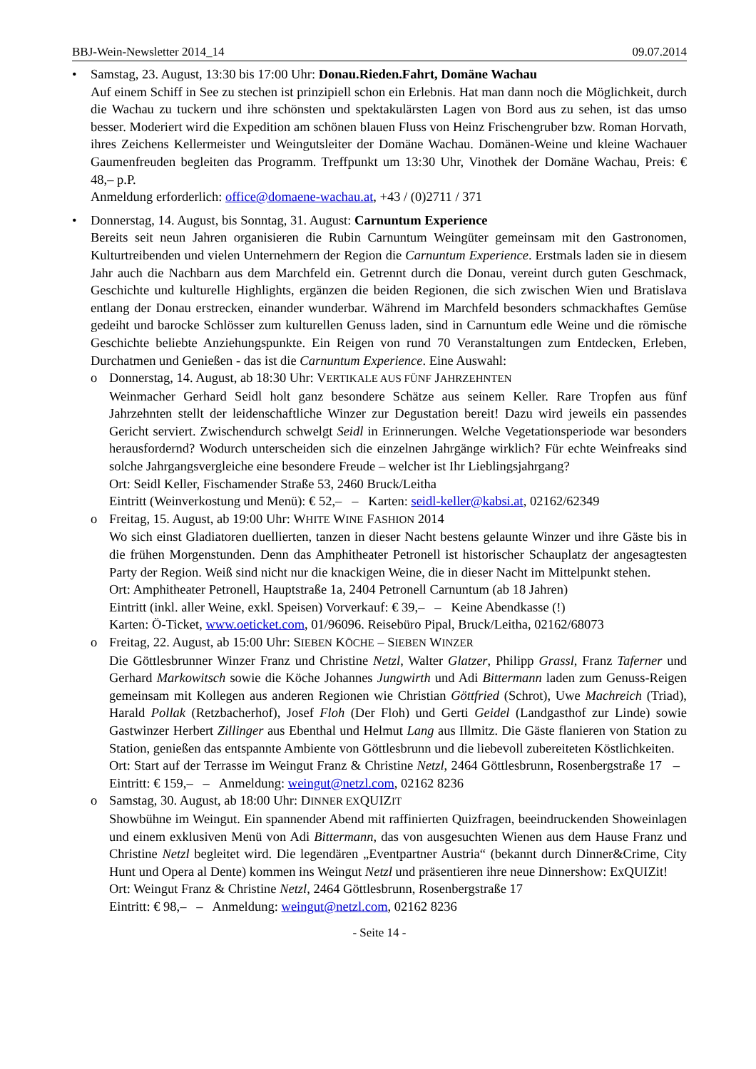BBJ-Wein-Newsletter 2014_14 09.07.2014
• Samstag, 23. August, 13:30 bis 17:00 Uhr: Donau.Rieden.Fahrt, Domäne Wachau
Auf einem Schiff in See zu stechen ist prinzipiell schon ein Erlebnis. Hat man dann noch die Möglichkeit, durch die Wachau zu tuckern und ihre schönsten und spektakulärsten Lagen von Bord aus zu sehen, ist das umso besser. Moderiert wird die Expedition am schönen blauen Fluss von Heinz Frischengruber bzw. Roman Horvath, ihres Zeichens Kellermeister und Weinguts­leiter der Domäne Wachau. Domänen-Weine und kleine Wachauer Gaumenfreuden begleiten das Programm. Treffpunkt um 13:30 Uhr, Vinothek der Domäne Wachau, Preis: € 48,– p.P.
Anmeldung erforderlich: office@domaene-wachau.at, +43 / (0)2711 / 371
• Donnerstag, 14. August, bis Sonntag, 31. August: Carnuntum Experience
Bereits seit neun Jahren organisieren die Rubin Carnuntum Weingüter gemeinsam mit den Gastronomen, Kulturtreibenden und vielen Unternehmern der Region die Carnuntum Experi­ence. Erstmals laden sie in diesem Jahr auch die Nachbarn aus dem Marchfeld ein. Getrennt durch die Donau, vereint durch guten Geschmack, Geschichte und kulturelle Highlights, ergän­zen die beiden Regionen, die sich zwischen Wien und Bratislava entlang der Donau erstrecken, einander wunderbar. Während im Marchfeld besonders schmackhaftes Gemüse gedeiht und ba­rocke Schlösser zum kulturellen Genuss laden, sind in Carnuntum edle Weine und die römische Geschichte beliebte Anziehungspunkte. Ein Reigen von rund 70 Veranstaltungen zum Ent­decken, Erleben, Durchatmen und Genießen - das ist die Carnuntum Experience. Eine Auswahl:
o Donnerstag, 14. August, ab 18:30 Uhr: VERTIKALE AUS FÜNF JAHRZEHNTEN
Weinmacher Gerhard Seidl holt ganz besondere Schätze aus seinem Keller. Rare Tropfen aus fünf Jahrzehnten stellt der leidenschaftliche Winzer zur Degustation bereit! Dazu wird jeweils ein passendes Gericht serviert. Zwischendurch schwelgt Seidl in Erinnerungen. Welche Vege­tationsperiode war besonders herausfordernd? Wodurch unterscheiden sich die einzelnen Jahrgänge wirklich? Für echte Weinfreaks sind solche Jahrgangsvergleiche eine besondere Freude – welcher ist Ihr Lieblingsjahrgang?
Ort: Seidl Keller, Fischamender Straße 53, 2460 Bruck/Leitha
Eintritt (Weinverkostung und Menü): € 52,– – Karten: seidl-keller@kabsi.at, 02162/62349
o Freitag, 15. August, ab 19:00 Uhr: WHITE WINE FASHION 2014
Wo sich einst Gladiatoren duellierten, tanzen in dieser Nacht bestens gelaunte Winzer und ihre Gäste bis in die frühen Morgenstunden. Denn das Amphitheater Petronell ist historischer Schauplatz der angesagtesten Party der Region. Weiß sind nicht nur die knackigen Weine, die in dieser Nacht im Mittelpunkt stehen.
Ort: Amphitheater Petronell, Hauptstraße 1a, 2404 Petronell Carnuntum (ab 18 Jahren)
Eintritt (inkl. aller Weine, exkl. Speisen) Vorverkauf: € 39,– – Keine Abendkasse (!)
Karten: Ö-Ticket, www.oeticket.com, 01/96096. Reisebüro Pipal, Bruck/Leitha, 02162/68073
o Freitag, 22. August, ab 15:00 Uhr: SIEBEN KÖCHE – SIEBEN WINZER
Die Göttlesbrunner Winzer Franz und Christine Netzl, Walter Glatzer, Philipp Grassl, Franz Taferner und Gerhard Markowitsch sowie die Köche Johannes Jungwirth und Adi Bittermann laden zum Genuss-Reigen gemeinsam mit Kollegen aus anderen Regionen wie Christian Göttfried (Schrot), Uwe Machreich (Triad), Harald Pollak (Retzbacherhof), Josef Floh (Der Floh) und Gerti Geidel (Landgasthof zur Linde) sowie Gastwinzer Herbert Zillinger aus Ebenthal und Helmut Lang aus Illmitz. Die Gäste flanieren von Station zu Station, genießen das entspannte Ambiente von Göttlesbrunn und die liebevoll zubereiteten Köstlichkeiten.
Ort: Start auf der Terrasse im Weingut Franz & Christine Netzl, 2464 Göttlesbrunn, Rosen­bergstraße 17 – Eintritt: € 159,– – Anmeldung: weingut@netzl.com, 02162 8236
o Samstag, 30. August, ab 18:00 Uhr: DINNER EXQUIZIT
Showbühne im Weingut. Ein spannender Abend mit raffinierten Quizfragen, beeindruckenden Showeinlagen und einem exklusiven Menü von Adi Bittermann, das von ausgesuchten Wie­nen aus dem Hause Franz und Christine Netzl begleitet wird. Die legendären „Eventpartner Austria“ (bekannt durch Dinner&Crime, City Hunt und Opera al Dente) kommen ins Weingut Netzl und präsentieren ihre neue Dinnershow: ExQUIZit!
Ort: Weingut Franz & Christine Netzl, 2464 Göttlesbrunn, Rosenbergstraße 17
Eintritt: € 98,– – Anmeldung: weingut@netzl.com, 02162 8236
- Seite 14 -